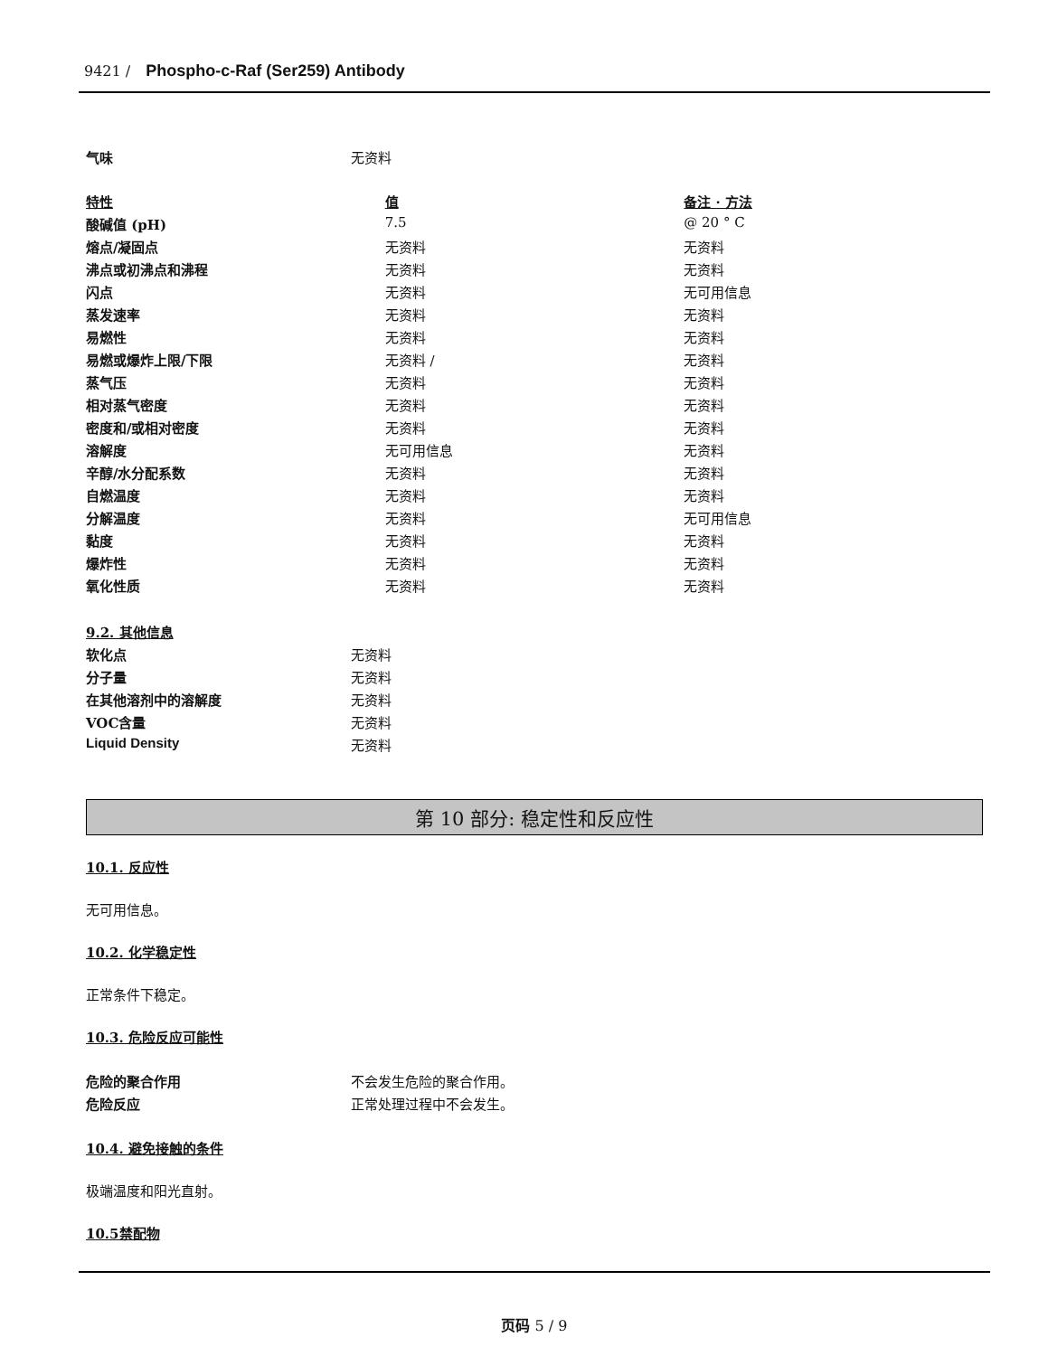9421 / Phospho-c-Raf (Ser259) Antibody
| 气味 | 无资料 |
| 特性 | 值 | 备注 · 方法 |
| --- | --- | --- |
| 酸碱值 (pH) | 7.5 | @ 20 ° C |
| 熔点/凝固点 | 无资料 | 无资料 |
| 沸点或初沸点和沸程 | 无资料 | 无资料 |
| 闪点 | 无资料 | 无可用信息 |
| 蒸发速率 | 无资料 | 无资料 |
| 易燃性 | 无资料 | 无资料 |
| 易燃或爆炸上限/下限 | 无资料 / | 无资料 |
| 蒸气压 | 无资料 | 无资料 |
| 相对蒸气密度 | 无资料 | 无资料 |
| 密度和/或相对密度 | 无资料 | 无资料 |
| 溶解度 | 无可用信息 | 无资料 |
| 辛醇/水分配系数 | 无资料 | 无资料 |
| 自燃温度 | 无资料 | 无资料 |
| 分解温度 | 无资料 | 无可用信息 |
| 黏度 | 无资料 | 无资料 |
| 爆炸性 | 无资料 | 无资料 |
| 氧化性质 | 无资料 | 无资料 |
| 9.2. 其他信息 | |
| --- | --- |
| 软化点 | 无资料 |
| 分子量 | 无资料 |
| 在其他溶剂中的溶解度 | 无资料 |
| VOC含量 | 无资料 |
| Liquid Density | 无资料 |
第 10 部分: 稳定性和反应性
10.1. 反应性
无可用信息。
10.2. 化学稳定性
正常条件下稳定。
10.3. 危险反应可能性
| 危险的聚合作用 | 不会发生危险的聚合作用。 |
| 危险反应 | 正常处理过程中不会发生。 |
10.4. 避免接触的条件
极端温度和阳光直射。
10.5禁配物
页码 5 / 9